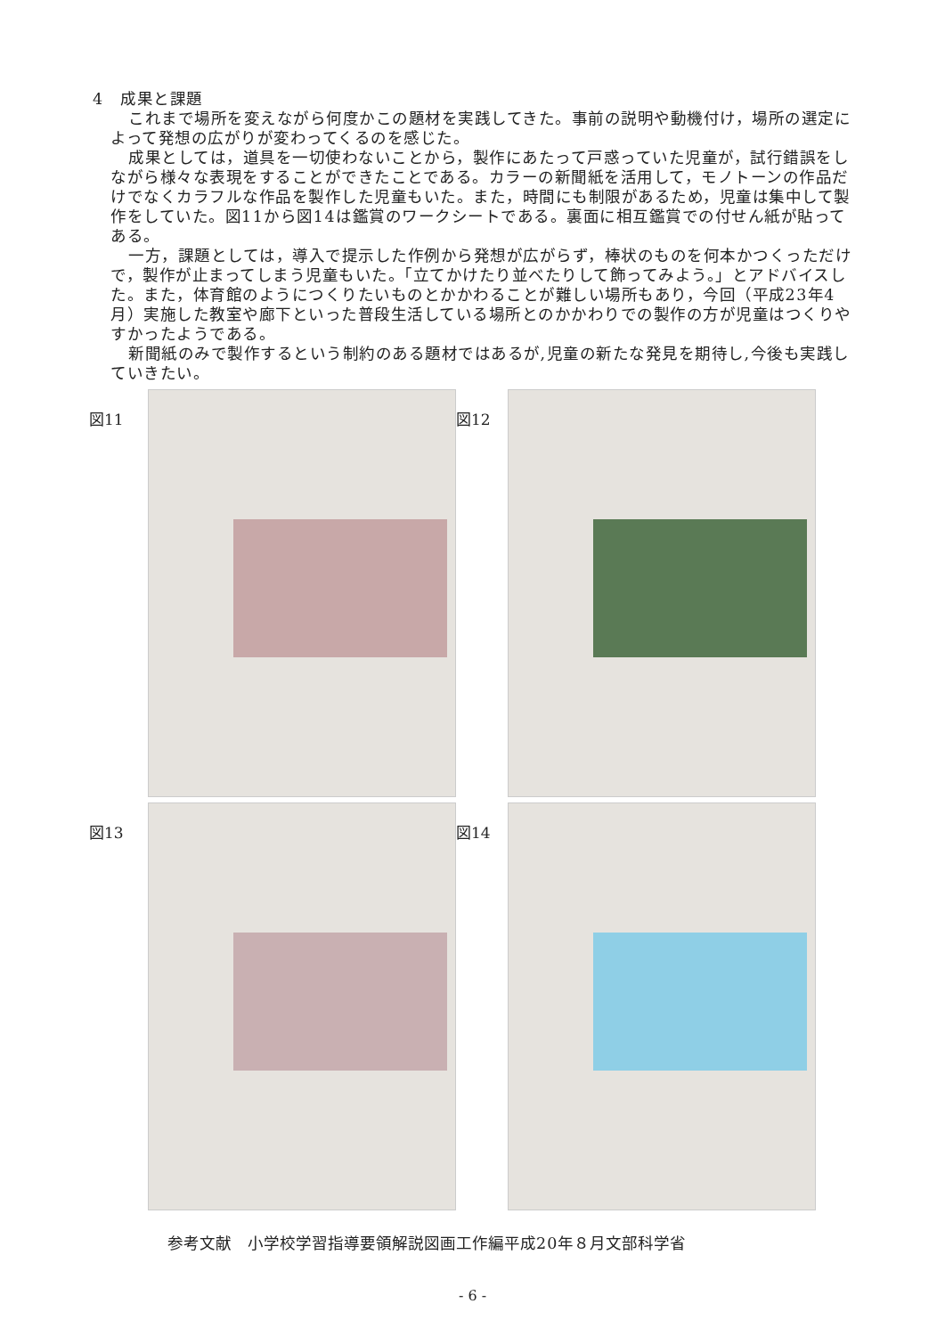4　成果と課題
これまで場所を変えながら何度かこの題材を実践してきた。事前の説明や動機付け，場所の選定によって発想の広がりが変わってくるのを感じた。
成果としては，道具を一切使わないことから，製作にあたって戸惑っていた児童が，試行錯誤をしながら様々な表現をすることができたことである。カラーの新聞紙を活用して，モノトーンの作品だけでなくカラフルな作品を製作した児童もいた。また，時間にも制限があるため，児童は集中して製作をしていた。図11から図14は鑑賞のワークシートである。裏面に相互鑑賞での付せん紙が貼ってある。
一方，課題としては，導入で提示した作例から発想が広がらず，棒状のものを何本かつくっただけで，製作が止まってしまう児童もいた。「立てかけたり並べたりして飾ってみよう。」とアドバイスした。また，体育館のようにつくりたいものとかかわることが難しい場所もあり，今回（平成23年4月）実施した教室や廊下といった普段生活している場所とのかかわりでの製作の方が児童はつくりやすかったようである。
新聞紙のみで製作するという制約のある題材ではあるが,児童の新たな発見を期待し,今後も実践していきたい。
図11
図12
図13
図14
参考文献　小学校学習指導要領解説図画工作編平成20年８月文部科学省
- 6 -